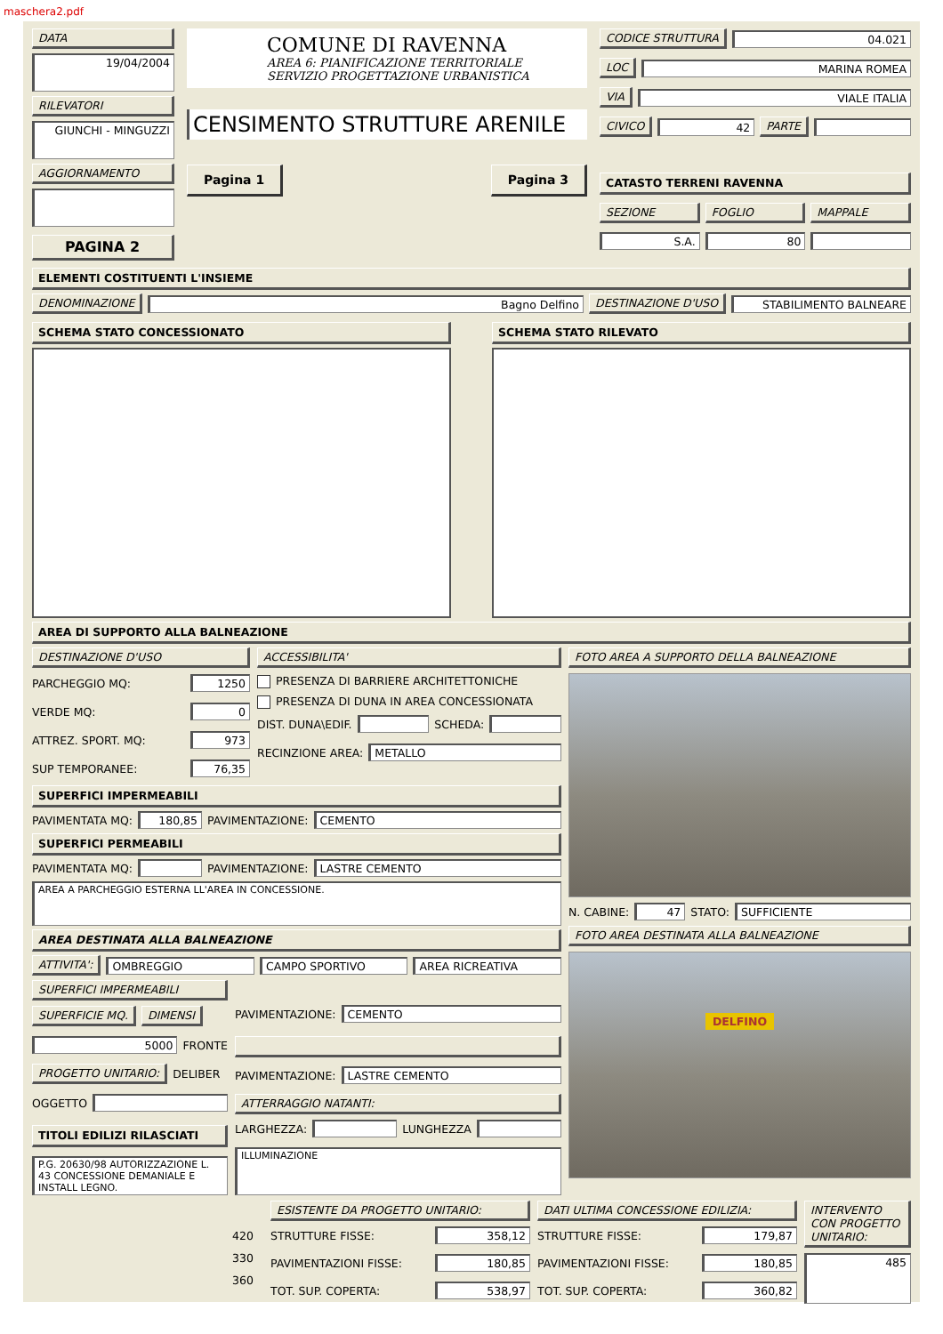maschera2.pdf
DATA
19/04/2004
RILEVATORI
GIUNCHI - MINGUZZI
AGGIORNAMENTO
PAGINA 2
COMUNE DI RAVENNA
AREA 6: PIANIFICAZIONE TERRITORIALE
SERVIZIO PROGETTAZIONE URBANISTICA
CENSIMENTO STRUTTURE ARENILE
Pagina 1 Pagina 3
CODICE STRUTTURA 04.021
LOC MARINA ROMEA
VIA VIALE ITALIA
CIVICO 42 PARTE
CATASTO TERRENI RAVENNA
SEZIONE FOGLIO MAPPALE
S.A. 80
ELEMENTI COSTITUENTI L'INSIEME
DENOMINAZIONE Bagno Delfino DESTINAZIONE D'USO STABILIMENTO BALNEARE
SCHEMA STATO CONCESSIONATO SCHEMA STATO RILEVATO
AREA DI SUPPORTO ALLA BALNEAZIONE
DESTINAZIONE D'USO
PARCHEGGIO MQ: 1250
VERDE MQ: 0
ATTREZ. SPORT. MQ: 973
SUP TEMPORANEE: 76,35
ACCESSIBILITA'
PRESENZA DI BARRIERE ARCHITETTONICHE
PRESENZA DI DUNA IN AREA CONCESSIONATA
DIST. DUNA\EDIF. SCHEDA:
RECINZIONE AREA: METALLO
SUPERFICI IMPERMEABILI
PAVIMENTATA MQ: 180,85 PAVIMENTAZIONE: CEMENTO
SUPERFICI PERMEABILI
PAVIMENTATA MQ: PAVIMENTAZIONE: LASTRE CEMENTO
AREA A PARCHEGGIO ESTERNA LL'AREA IN CONCESSIONE.
FOTO AREA A SUPPORTO DELLA BALNEAZIONE
N. CABINE: 47 STATO: SUFFICIENTE
AREA DESTINATA ALLA BALNEAZIONE
ATTIVITA': OMBREGGIO CAMPO SPORTIVO AREA RICREATIVA
SUPERFICI IMPERMEABILI
SUPERFICIE MQ. DIMENSI
5000 FRONTE
PROGETTO UNITARIO: DELIBER
OGGETTO
TITOLI EDILIZI RILASCIATI
P.G. 20630/98 AUTORIZZAZIONE L. 43 CONCESSIONE DEMANIALE E INSTALL LEGNO.
PAVIMENTAZIONE: CEMENTO
PAVIMENTAZIONE: LASTRE CEMENTO
ATTERRAGGIO NATANTI:
LARGHEZZA: LUNGHEZZA
ILLUMINAZIONE
FOTO AREA DESTINATA ALLA BALNEAZIONE
DELFINO
420
330
360
ESISTENTE DA PROGETTO UNITARIO:
STRUTTURE FISSE: 358,12
PAVIMENTAZIONI FISSE: 180,85
TOT. SUP. COPERTA: 538,97
DATI ULTIMA CONCESSIONE EDILIZIA:
STRUTTURE FISSE: 179,87
PAVIMENTAZIONI FISSE: 180,85
TOT. SUP. COPERTA: 360,82
INTERVENTO CON PROGETTO UNITARIO:
485